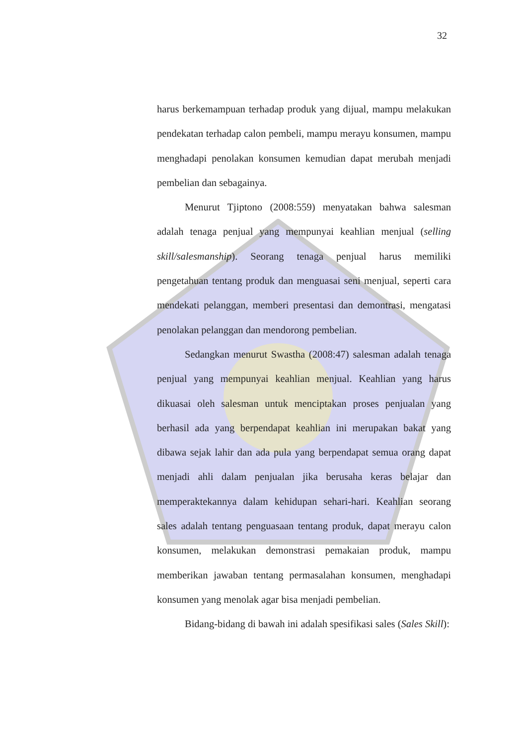32
harus berkemampuan terhadap produk yang dijual, mampu melakukan pendekatan terhadap calon pembeli, mampu merayu konsumen, mampu menghadapi penolakan konsumen kemudian dapat merubah menjadi pembelian dan sebagainya.
Menurut Tjiptono (2008:559) menyatakan bahwa salesman adalah tenaga penjual yang mempunyai keahlian menjual (selling skill/salesmanship). Seorang tenaga penjual harus memiliki pengetahuan tentang produk dan menguasai seni menjual, seperti cara mendekati pelanggan, memberi presentasi dan demontrasi, mengatasi penolakan pelanggan dan mendorong pembelian.
Sedangkan menurut Swastha (2008:47) salesman adalah tenaga penjual yang mempunyai keahlian menjual. Keahlian yang harus dikuasai oleh salesman untuk menciptakan proses penjualan yang berhasil ada yang berpendapat keahlian ini merupakan bakat yang dibawa sejak lahir dan ada pula yang berpendapat semua orang dapat menjadi ahli dalam penjualan jika berusaha keras belajar dan memperaktekannya dalam kehidupan sehari-hari. Keahlian seorang sales adalah tentang penguasaan tentang produk, dapat merayu calon konsumen, melakukan demonstrasi pemakaian produk, mampu memberikan jawaban tentang permasalahan konsumen, menghadapi konsumen yang menolak agar bisa menjadi pembelian.
Bidang-bidang di bawah ini adalah spesifikasi sales (Sales Skill):